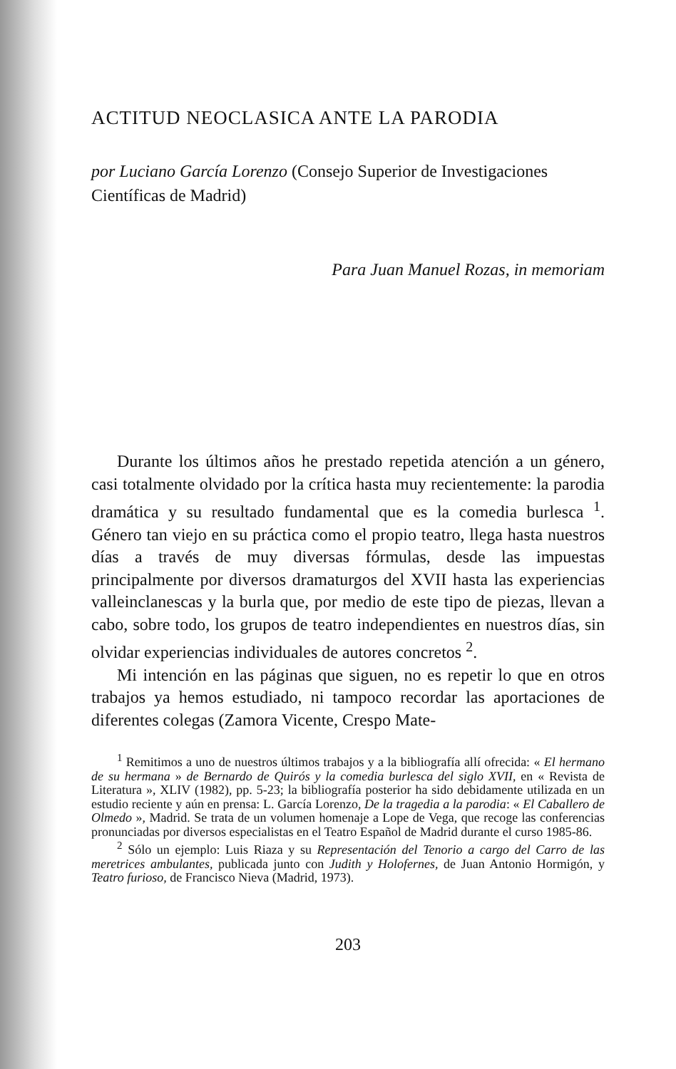ACTITUD NEOCLASICA ANTE LA PARODIA
por Luciano García Lorenzo (Consejo Superior de Investigaciones Científicas de Madrid)
Para Juan Manuel Rozas, in memoriam
Durante los últimos años he prestado repetida atención a un género, casi totalmente olvidado por la crítica hasta muy recientemente: la parodia dramática y su resultado fundamental que es la comedia burlesca <sup>1</sup>. Género tan viejo en su práctica como el propio teatro, llega hasta nuestros días a través de muy diversas fórmulas, desde las impuestas principalmente por diversos dramaturgos del XVII hasta las experiencias valleinclanescas y la burla que, por medio de este tipo de piezas, llevan a cabo, sobre todo, los grupos de teatro independientes en nuestros días, sin olvidar experiencias individuales de autores concretos <sup>2</sup>.
Mi intención en las páginas que siguen, no es repetir lo que en otros trabajos ya hemos estudiado, ni tampoco recordar las aportaciones de diferentes colegas (Zamora Vicente, Crespo Mate-
<sup>1</sup> Remitimos a uno de nuestros últimos trabajos y a la bibliografía allí ofrecida: « El hermano de su hermana » de Bernardo de Quirós y la comedia burlesca del siglo XVII, en « Revista de Literatura », XLIV (1982), pp. 5-23; la bibliografía posterior ha sido debidamente utilizada en un estudio reciente y aún en prensa: L. García Lorenzo, De la tragedia a la parodia: « El Caballero de Olmedo », Madrid. Se trata de un volumen homenaje a Lope de Vega, que recoge las conferencias pronunciadas por diversos especialistas en el Teatro Español de Madrid durante el curso 1985-86.
<sup>2</sup> Sólo un ejemplo: Luis Riaza y su Representación del Tenorio a cargo del Carro de las meretrices ambulantes, publicada junto con Judith y Holofernes, de Juan Antonio Hormigón, y Teatro furioso, de Francisco Nieva (Madrid, 1973).
203